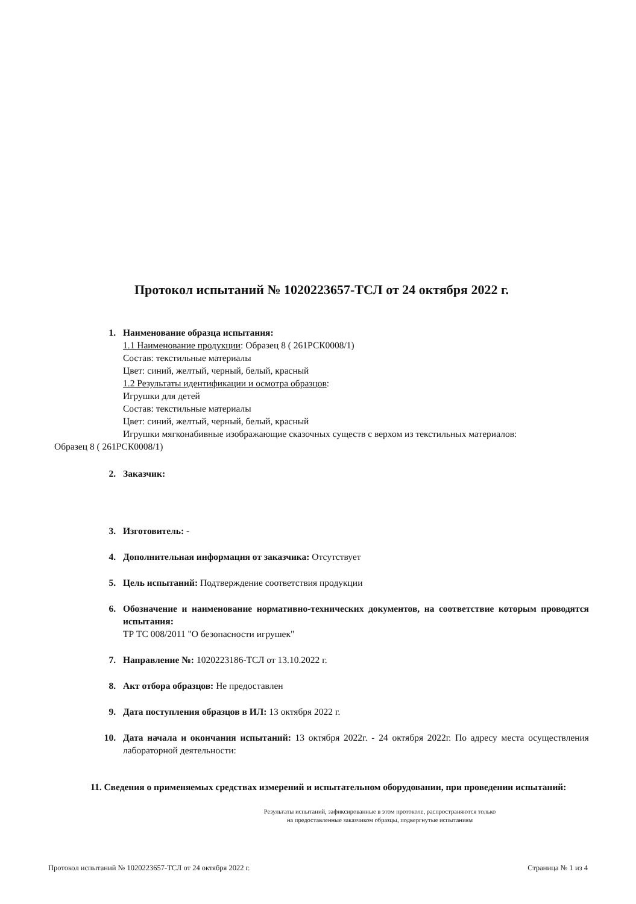Протокол испытаний № 1020223657-ТСЛ от 24 октября 2022 г.
1. Наименование образца испытания:
1.1 Наименование продукции: Образец 8 ( 261РСК0008/1)
Состав: текстильные материалы
Цвет: синий, желтый, черный, белый, красный
1.2 Результаты идентификации и осмотра образцов:
Игрушки для детей
Состав: текстильные материалы
Цвет: синий, желтый, черный, белый, красный
Игрушки мягконабивные изображающие сказочных существ с верхом из текстильных материалов:
Образец 8 ( 261РСК0008/1)
2. Заказчик:
3. Изготовитель: -
4. Дополнительная информация от заказчика: Отсутствует
5. Цель испытаний: Подтверждение соответствия продукции
6. Обозначение и наименование нормативно-технических документов, на соответствие которым проводятся испытания:
ТР ТС 008/2011 "О безопасности игрушек"
7. Направление №: 1020223186-ТСЛ от 13.10.2022 г.
8. Акт отбора образцов: Не предоставлен
9. Дата поступления образцов в ИЛ: 13 октября 2022 г.
10. Дата начала и окончания испытаний: 13 октября 2022г. - 24 октября 2022г. По адресу места осуществления лабораторной деятельности:
11. Сведения о применяемых средствах измерений и испытательном оборудовании, при проведении испытаний:
Результаты испытаний, зафиксированные в этом протоколе, распространяются только
на предоставленные заказчиком образцы, подвергнутые испытаниям
Протокол испытаний № 1020223657-ТСЛ от 24 октября 2022 г. Страница № 1 из 4